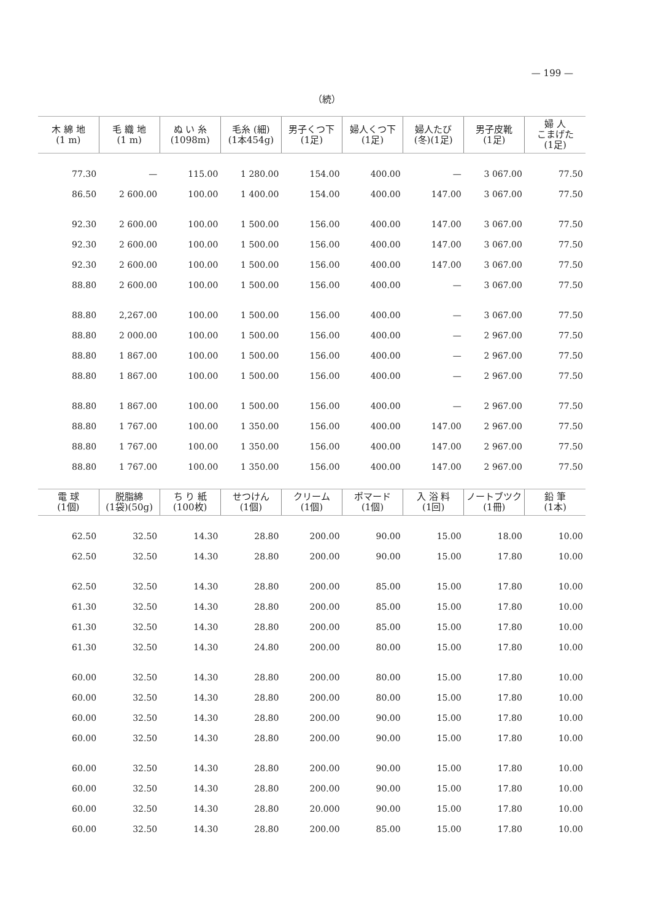— 199 —
（続）
| 木 綿 地 (1 m) | 毛 織 地 (1 m) | ぬ い 糸 (1098m) | 毛糸 (細) (1本454g) | 男子くつ下 (1足) | 婦人くつ下 (1足) | 婦人たび (冬)(1足) | 男子皮靴 (1足) | 婦 人 こまげた (1足) |
| --- | --- | --- | --- | --- | --- | --- | --- | --- |
| 77.30 | — | 115.00 | 1 280.00 | 154.00 | 400.00 | — | 3 067.00 | 77.50 |
| 86.50 | 2 600.00 | 100.00 | 1 400.00 | 154.00 | 400.00 | 147.00 | 3 067.00 | 77.50 |
| 92.30 | 2 600.00 | 100.00 | 1 500.00 | 156.00 | 400.00 | 147.00 | 3 067.00 | 77.50 |
| 92.30 | 2 600.00 | 100.00 | 1 500.00 | 156.00 | 400.00 | 147.00 | 3 067.00 | 77.50 |
| 92.30 | 2 600.00 | 100.00 | 1 500.00 | 156.00 | 400.00 | 147.00 | 3 067.00 | 77.50 |
| 88.80 | 2 600.00 | 100.00 | 1 500.00 | 156.00 | 400.00 | — | 3 067.00 | 77.50 |
| 88.80 | 2,267.00 | 100.00 | 1 500.00 | 156.00 | 400.00 | — | 3 067.00 | 77.50 |
| 88.80 | 2 000.00 | 100.00 | 1 500.00 | 156.00 | 400.00 | — | 2 967.00 | 77.50 |
| 88.80 | 1 867.00 | 100.00 | 1 500.00 | 156.00 | 400.00 | — | 2 967.00 | 77.50 |
| 88.80 | 1 867.00 | 100.00 | 1 500.00 | 156.00 | 400.00 | — | 2 967.00 | 77.50 |
| 88.80 | 1 867.00 | 100.00 | 1 500.00 | 156.00 | 400.00 | — | 2 967.00 | 77.50 |
| 88.80 | 1 767.00 | 100.00 | 1 350.00 | 156.00 | 400.00 | 147.00 | 2 967.00 | 77.50 |
| 88.80 | 1 767.00 | 100.00 | 1 350.00 | 156.00 | 400.00 | 147.00 | 2 967.00 | 77.50 |
| 88.80 | 1 767.00 | 100.00 | 1 350.00 | 156.00 | 400.00 | 147.00 | 2 967.00 | 77.50 |
| 電 球 (1個) | 脱脂綿 (1袋)(50g) | ち り 紙 (100枚) | せつけん (1個) | クリーム (1個) | ポマード (1個) | 入 浴 料 (1回) | ノートブツク (1冊) | 鉛 筆 (1本) |
| --- | --- | --- | --- | --- | --- | --- | --- | --- |
| 62.50 | 32.50 | 14.30 | 28.80 | 200.00 | 90.00 | 15.00 | 18.00 | 10.00 |
| 62.50 | 32.50 | 14.30 | 28.80 | 200.00 | 90.00 | 15.00 | 17.80 | 10.00 |
| 62.50 | 32.50 | 14.30 | 28.80 | 200.00 | 85.00 | 15.00 | 17.80 | 10.00 |
| 61.30 | 32.50 | 14.30 | 28.80 | 200.00 | 85.00 | 15.00 | 17.80 | 10.00 |
| 61.30 | 32.50 | 14.30 | 28.80 | 200.00 | 85.00 | 15.00 | 17.80 | 10.00 |
| 61.30 | 32.50 | 14.30 | 24.80 | 200.00 | 80.00 | 15.00 | 17.80 | 10.00 |
| 60.00 | 32.50 | 14.30 | 28.80 | 200.00 | 80.00 | 15.00 | 17.80 | 10.00 |
| 60.00 | 32.50 | 14.30 | 28.80 | 200.00 | 80.00 | 15.00 | 17.80 | 10.00 |
| 60.00 | 32.50 | 14.30 | 28.80 | 200.00 | 90.00 | 15.00 | 17.80 | 10.00 |
| 60.00 | 32.50 | 14.30 | 28.80 | 200.00 | 90.00 | 15.00 | 17.80 | 10.00 |
| 60.00 | 32.50 | 14.30 | 28.80 | 200.00 | 90.00 | 15.00 | 17.80 | 10.00 |
| 60.00 | 32.50 | 14.30 | 28.80 | 200.00 | 90.00 | 15.00 | 17.80 | 10.00 |
| 60.00 | 32.50 | 14.30 | 28.80 | 20.000 | 90.00 | 15.00 | 17.80 | 10.00 |
| 60.00 | 32.50 | 14.30 | 28.80 | 200.00 | 85.00 | 15.00 | 17.80 | 10.00 |